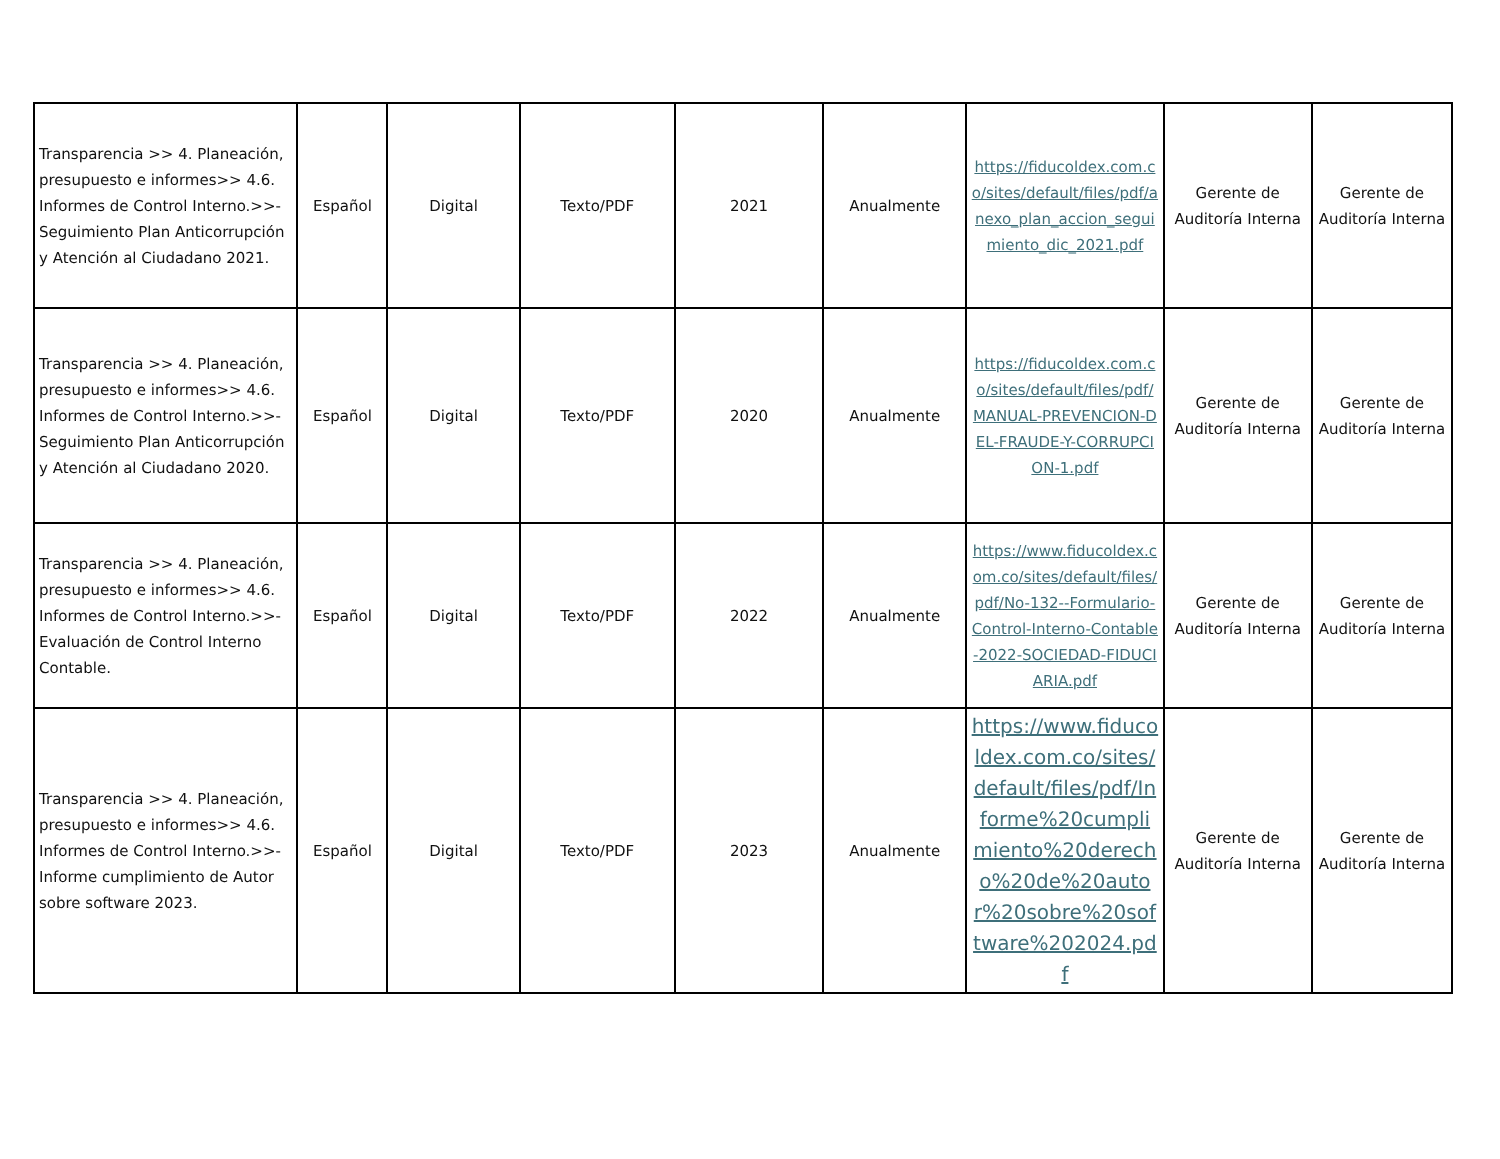| Transparencia >> 4. Planeación, presupuesto e informes>> 4.6. Informes de Control Interno.>>- Seguimiento Plan Anticorrupción y Atención al Ciudadano 2021. | Español | Digital | Texto/PDF | 2021 | Anualmente | https://fiducoldex.com.co/sites/default/files/pdf/anexo_plan_accion_seguimiento_dic_2021.pdf | Gerente de Auditoría Interna | Gerente de Auditoría Interna |
| Transparencia >> 4. Planeación, presupuesto e informes>> 4.6. Informes de Control Interno.>>- Seguimiento Plan Anticorrupción y Atención al Ciudadano 2020. | Español | Digital | Texto/PDF | 2020 | Anualmente | https://fiducoldex.com.co/sites/default/files/pdf/MANUAL-PREVENCION-DEL-FRAUDE-Y-CORRUPCION-1.pdf | Gerente de Auditoría Interna | Gerente de Auditoría Interna |
| Transparencia >> 4. Planeación, presupuesto e informes>> 4.6. Informes de Control Interno.>>- Evaluación de Control Interno Contable. | Español | Digital | Texto/PDF | 2022 | Anualmente | https://www.fiducoldex.com.co/sites/default/files/pdf/No-132--Formulario-Control-Interno-Contable-2022-SOCIEDAD-FIDUCIARIA.pdf | Gerente de Auditoría Interna | Gerente de Auditoría Interna |
| Transparencia >> 4. Planeación, presupuesto e informes>> 4.6. Informes de Control Interno.>>- Informe cumplimiento de Autor sobre software 2023. | Español | Digital | Texto/PDF | 2023 | Anualmente | https://www.fiducoldex.com.co/sites/default/files/pdf/Informe%20cumplimiento%20derecho%20de%20autor%20sobre%20software%202024.pdf | Gerente de Auditoría Interna | Gerente de Auditoría Interna |